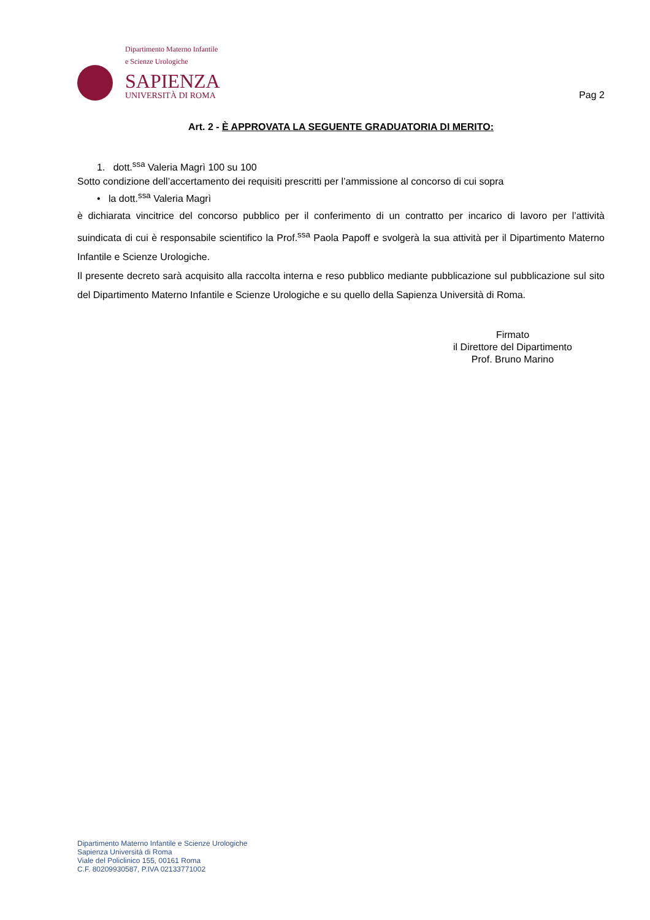Dipartimento Materno Infantile
e Scienze Urologiche
SAPIENZA
UNIVERSITÀ DI ROMA
Pag 2
Art. 2 - È APPROVATA LA SEGUENTE GRADUATORIA DI MERITO:
1. dott.<sup>ssa</sup> Valeria Magrì 100 su 100
Sotto condizione dell’accertamento dei requisiti prescritti per l’ammissione al concorso di cui sopra
• la dott.<sup>ssa</sup> Valeria Magrì
è dichiarata vincitrice del concorso pubblico per il conferimento di un contratto per incarico di lavoro per l’attività suindicata di cui è responsabile scientifico la Prof.<sup>ssa</sup> Paola Papoff e svolgerà la sua attività per il Dipartimento Materno Infantile e Scienze Urologiche.
Il presente decreto sarà acquisito alla raccolta interna e reso pubblico mediante pubblicazione sul pubblicazione sul sito del Dipartimento Materno Infantile e Scienze Urologiche e su quello della Sapienza Università di Roma.
Firmato
il Direttore del Dipartimento
Prof. Bruno Marino
Dipartimento Materno Infantile e Scienze Urologiche
Sapienza Università di Roma
Viale del Policlinico 155, 00161 Roma
C.F. 80209930587, P.IVA 02133771002